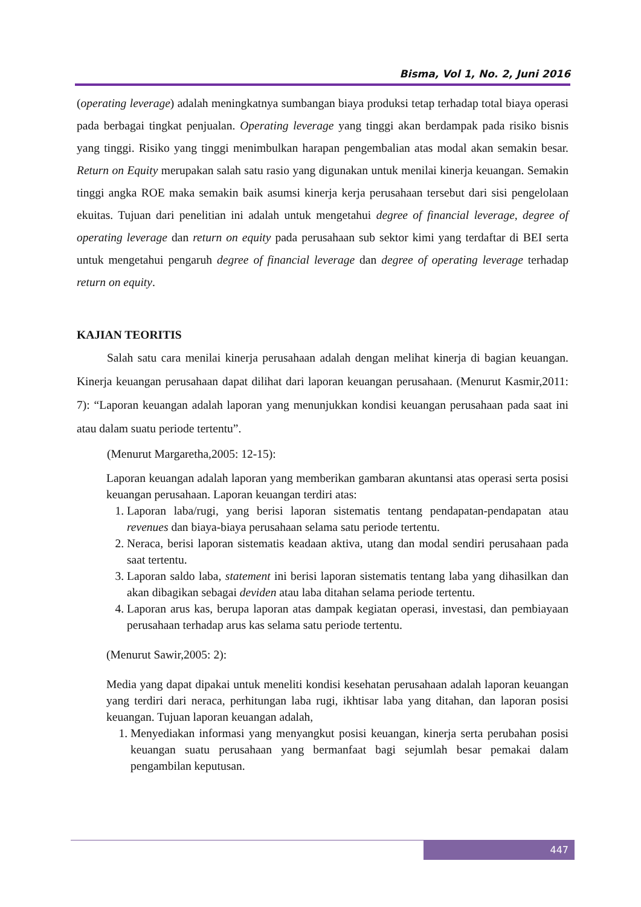Bisma, Vol 1, No. 2, Juni 2016
(operating leverage) adalah meningkatnya sumbangan biaya produksi tetap terhadap total biaya operasi pada berbagai tingkat penjualan. Operating leverage yang tinggi akan berdampak pada risiko bisnis yang tinggi. Risiko yang tinggi menimbulkan harapan pengembalian atas modal akan semakin besar. Return on Equity merupakan salah satu rasio yang digunakan untuk menilai kinerja keuangan. Semakin tinggi angka ROE maka semakin baik asumsi kinerja kerja perusahaan tersebut dari sisi pengelolaan ekuitas. Tujuan dari penelitian ini adalah untuk mengetahui degree of financial leverage, degree of operating leverage dan return on equity pada perusahaan sub sektor kimi yang terdaftar di BEI serta untuk mengetahui pengaruh degree of financial leverage dan degree of operating leverage terhadap return on equity.
KAJIAN TEORITIS
Salah satu cara menilai kinerja perusahaan adalah dengan melihat kinerja di bagian keuangan. Kinerja keuangan perusahaan dapat dilihat dari laporan keuangan perusahaan. (Menurut Kasmir,2011: 7): “Laporan keuangan adalah laporan yang menunjukkan kondisi keuangan perusahaan pada saat ini atau dalam suatu periode tertentu”.
(Menurut Margaretha,2005: 12-15):
Laporan keuangan adalah laporan yang memberikan gambaran akuntansi atas operasi serta posisi keuangan perusahaan. Laporan keuangan terdiri atas:
1. Laporan laba/rugi, yang berisi laporan sistematis tentang pendapatan-pendapatan atau revenues dan biaya-biaya perusahaan selama satu periode tertentu.
2. Neraca, berisi laporan sistematis keadaan aktiva, utang dan modal sendiri perusahaan pada saat tertentu.
3. Laporan saldo laba, statement ini berisi laporan sistematis tentang laba yang dihasilkan dan akan dibagikan sebagai deviden atau laba ditahan selama periode tertentu.
4. Laporan arus kas, berupa laporan atas dampak kegiatan operasi, investasi, dan pembiayaan perusahaan terhadap arus kas selama satu periode tertentu.
(Menurut Sawir,2005: 2):
Media yang dapat dipakai untuk meneliti kondisi kesehatan perusahaan adalah laporan keuangan yang terdiri dari neraca, perhitungan laba rugi, ikhtisar laba yang ditahan, dan laporan posisi keuangan. Tujuan laporan keuangan adalah,
1. Menyediakan informasi yang menyangkut posisi keuangan, kinerja serta perubahan posisi keuangan suatu perusahaan yang bermanfaat bagi sejumlah besar pemakai dalam pengambilan keputusan.
447